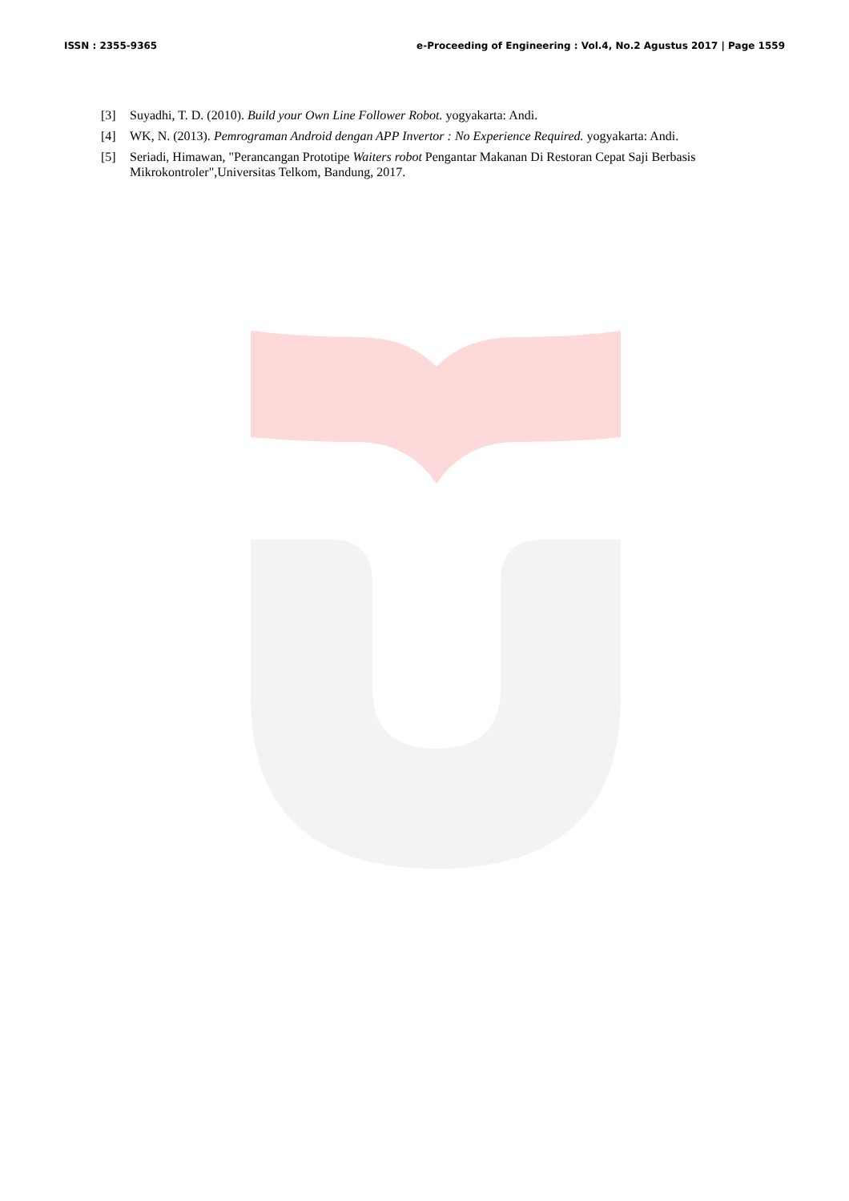ISSN : 2355-9365 e-Proceeding of Engineering : Vol.4, No.2 Agustus 2017 | Page 1559
[3] Suyadhi, T. D. (2010). Build your Own Line Follower Robot. yogyakarta: Andi.
[4] WK, N. (2013). Pemrograman Android dengan APP Invertor : No Experience Required. yogyakarta: Andi.
[5] Seriadi, Himawan, "Perancangan Prototipe Waiters robot Pengantar Makanan Di Restoran Cepat Saji Berbasis Mikrokontroler",Universitas Telkom, Bandung, 2017.